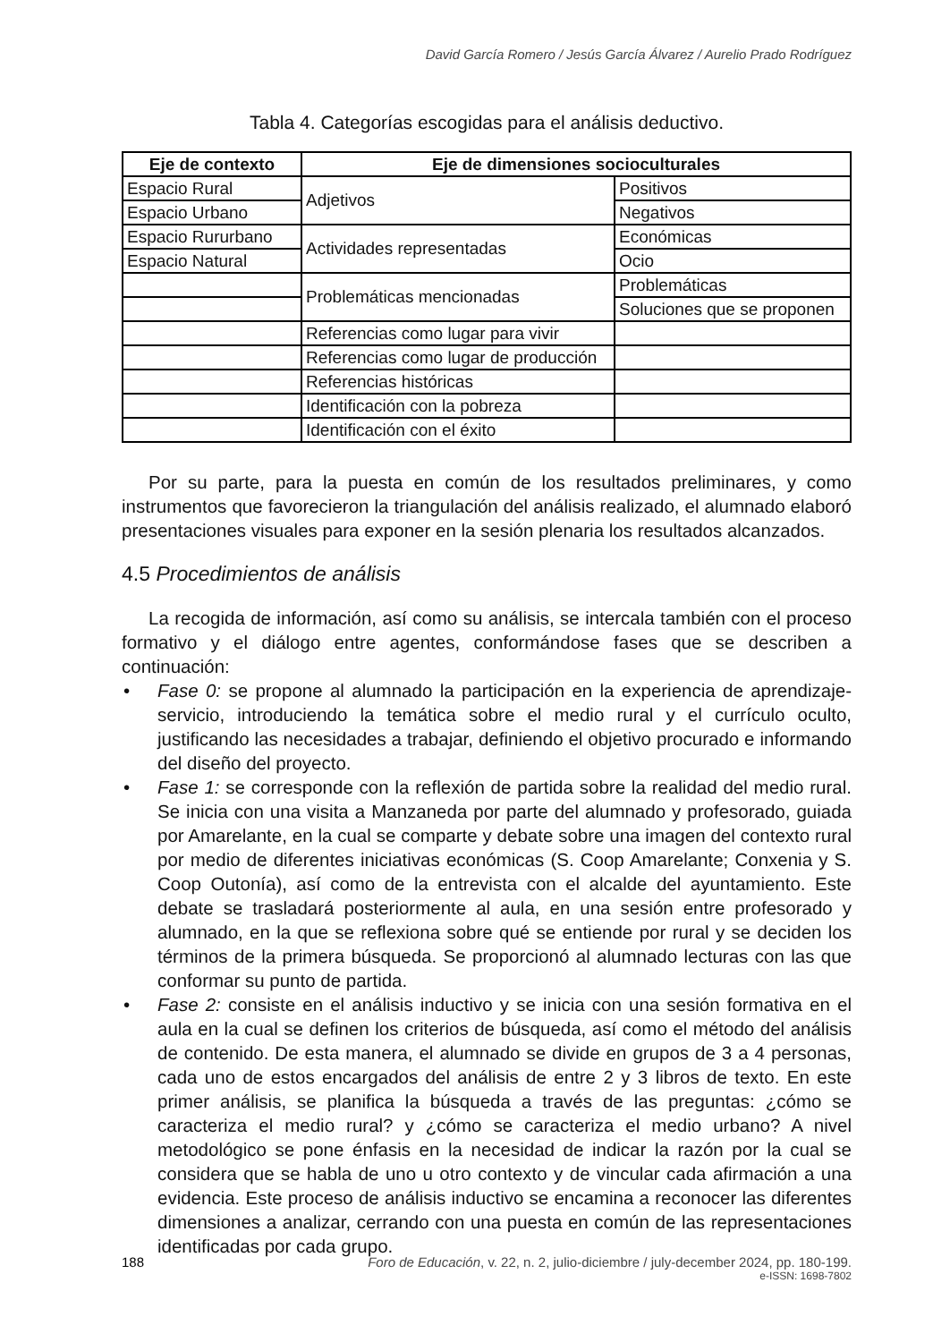David García Romero / Jesús García Álvarez / Aurelio Prado Rodríguez
Tabla 4. Categorías escogidas para el análisis deductivo.
| Eje de contexto | Eje de dimensiones socioculturales | |
| --- | --- | --- |
| Espacio Rural | Adjetivos | Positivos |
| Espacio Urbano | | Negativos |
| Espacio Rururbano | Actividades representadas | Económicas |
| Espacio Natural | | Ocio |
| | Problemáticas mencionadas | Problemáticas |
| | | Soluciones que se proponen |
| | Referencias como lugar para vivir | |
| | Referencias como lugar de producción | |
| | Referencias históricas | |
| | Identificación con la pobreza | |
| | Identificación con el éxito | |
Por su parte, para la puesta en común de los resultados preliminares, y como instrumentos que favorecieron la triangulación del análisis realizado, el alumnado elaboró presentaciones visuales para exponer en la sesión plenaria los resultados alcanzados.
4.5 Procedimientos de análisis
La recogida de información, así como su análisis, se intercala también con el proceso formativo y el diálogo entre agentes, conformándose fases que se describen a continuación:
• Fase 0: se propone al alumnado la participación en la experiencia de aprendizaje-servicio, introduciendo la temática sobre el medio rural y el currículo oculto, justificando las necesidades a trabajar, definiendo el objetivo procurado e informando del diseño del proyecto.
• Fase 1: se corresponde con la reflexión de partida sobre la realidad del medio rural. Se inicia con una visita a Manzaneda por parte del alumnado y profesorado, guiada por Amarelante, en la cual se comparte y debate sobre una imagen del contexto rural por medio de diferentes iniciativas económicas (S. Coop Amarelante; Conxenia y S. Coop Outonía), así como de la entrevista con el alcalde del ayuntamiento. Este debate se trasladará posteriormente al aula, en una sesión entre profesorado y alumnado, en la que se reflexiona sobre qué se entiende por rural y se deciden los términos de la primera búsqueda. Se proporcionó al alumnado lecturas con las que conformar su punto de partida.
• Fase 2: consiste en el análisis inductivo y se inicia con una sesión formativa en el aula en la cual se definen los criterios de búsqueda, así como el método del análisis de contenido. De esta manera, el alumnado se divide en grupos de 3 a 4 personas, cada uno de estos encargados del análisis de entre 2 y 3 libros de texto. En este primer análisis, se planifica la búsqueda a través de las preguntas: ¿cómo se caracteriza el medio rural? y ¿cómo se caracteriza el medio urbano? A nivel metodológico se pone énfasis en la necesidad de indicar la razón por la cual se considera que se habla de uno u otro contexto y de vincular cada afirmación a una evidencia. Este proceso de análisis inductivo se encamina a reconocer las diferentes dimensiones a analizar, cerrando con una puesta en común de las representaciones identificadas por cada grupo.
188 Foro de Educación, v. 22, n. 2, julio-diciembre / july-december 2024, pp. 180-199.
e-ISSN: 1698-7802